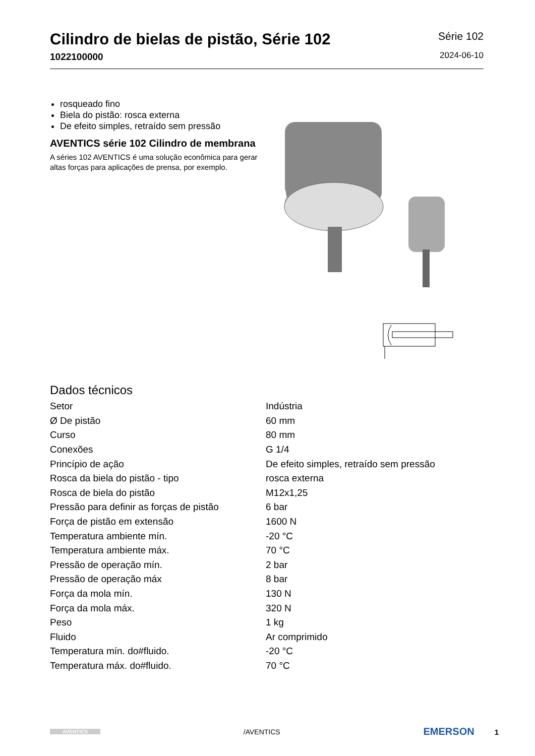Cilindro de bielas de pistão, Série 102
1022100000
Série 102
2024-06-10
rosqueado fino
Biela do pistão: rosca externa
De efeito simples, retraído sem pressão
AVENTICS série 102 Cilindro de membrana
A séries 102 AVENTICS é uma solução econômica para gerar altas forças para aplicações de prensa, por exemplo.
Dados técnicos
| Setor | Indústria |
| Ø De pistão | 60 mm |
| Curso | 80 mm |
| Conexões | G 1/4 |
| Princípio de ação | De efeito simples, retraído sem pressão |
| Rosca da biela do pistão - tipo | rosca externa |
| Rosca de biela do pistão | M12x1,25 |
| Pressão para definir as forças de pistão | 6 bar |
| Força de pistão em extensão | 1600 N |
| Temperatura ambiente mín. | -20 °C |
| Temperatura ambiente máx. | 70 °C |
| Pressão de operação mín. | 2 bar |
| Pressão de operação máx | 8 bar |
| Força da mola mín. | 130 N |
| Força da mola máx. | 320 N |
| Peso | 1 kg |
| Fluido | Ar comprimido |
| Temperatura mín. do#fluido. | -20 °C |
| Temperatura máx. do#fluido. | 70 °C |
AVENTICS
/AVENTICS
EMERSON 1